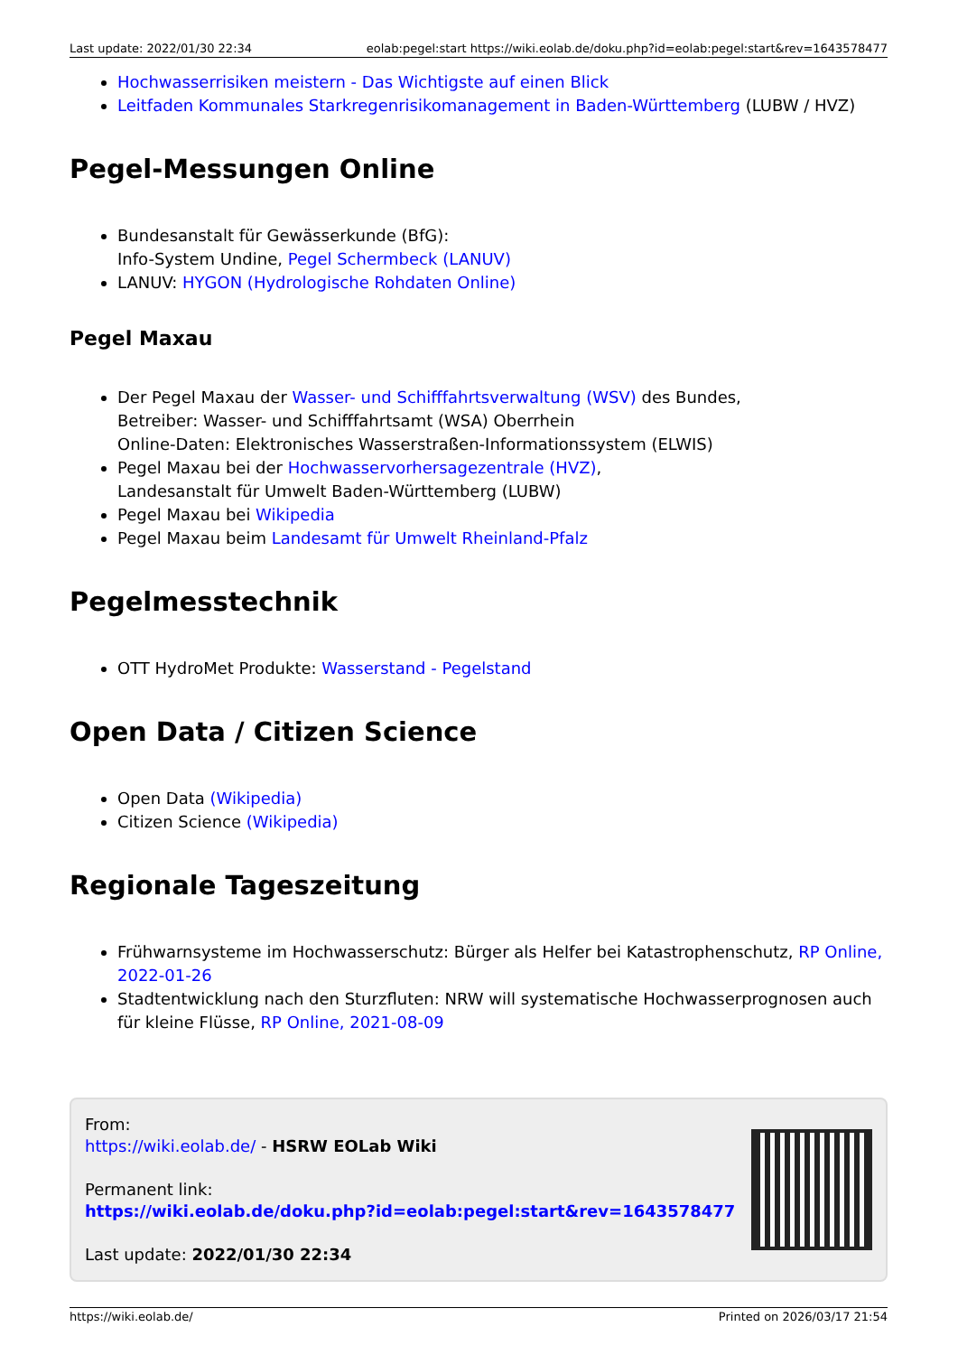Last update: 2022/01/30 22:34 eolab:pegel:start https://wiki.eolab.de/doku.php?id=eolab:pegel:start&rev=1643578477
Hochwasserrisiken meistern - Das Wichtigste auf einen Blick
Leitfaden Kommunales Starkregenrisikomanagement in Baden-Württemberg (LUBW / HVZ)
Pegel-Messungen Online
Bundesanstalt für Gewässerkunde (BfG):
Info-System Undine, Pegel Schermbeck (LANUV)
LANUV: HYGON (Hydrologische Rohdaten Online)
Pegel Maxau
Der Pegel Maxau der Wasser- und Schifffahrtsverwaltung (WSV) des Bundes,
Betreiber: Wasser- und Schifffahrtsamt (WSA) Oberrhein
Online-Daten: Elektronisches Wasserstraßen-Informationssystem (ELWIS)
Pegel Maxau bei der Hochwasservorhersagezentrale (HVZ),
Landesanstalt für Umwelt Baden-Württemberg (LUBW)
Pegel Maxau bei Wikipedia
Pegel Maxau beim Landesamt für Umwelt Rheinland-Pfalz
Pegelmesstechnik
OTT HydroMet Produkte: Wasserstand - Pegelstand
Open Data / Citizen Science
Open Data (Wikipedia)
Citizen Science (Wikipedia)
Regionale Tageszeitung
Frühwarnsysteme im Hochwasserschutz: Bürger als Helfer bei Katastrophenschutz, RP Online, 2022-01-26
Stadtentwicklung nach den Sturzfluten: NRW will systematische Hochwasserprognosen auch für kleine Flüsse, RP Online, 2021-08-09
From:
https://wiki.eolab.de/ - HSRW EOLab Wiki
Permanent link:
https://wiki.eolab.de/doku.php?id=eolab:pegel:start&rev=1643578477
Last update: 2022/01/30 22:34
https://wiki.eolab.de/ Printed on 2026/03/17 21:54